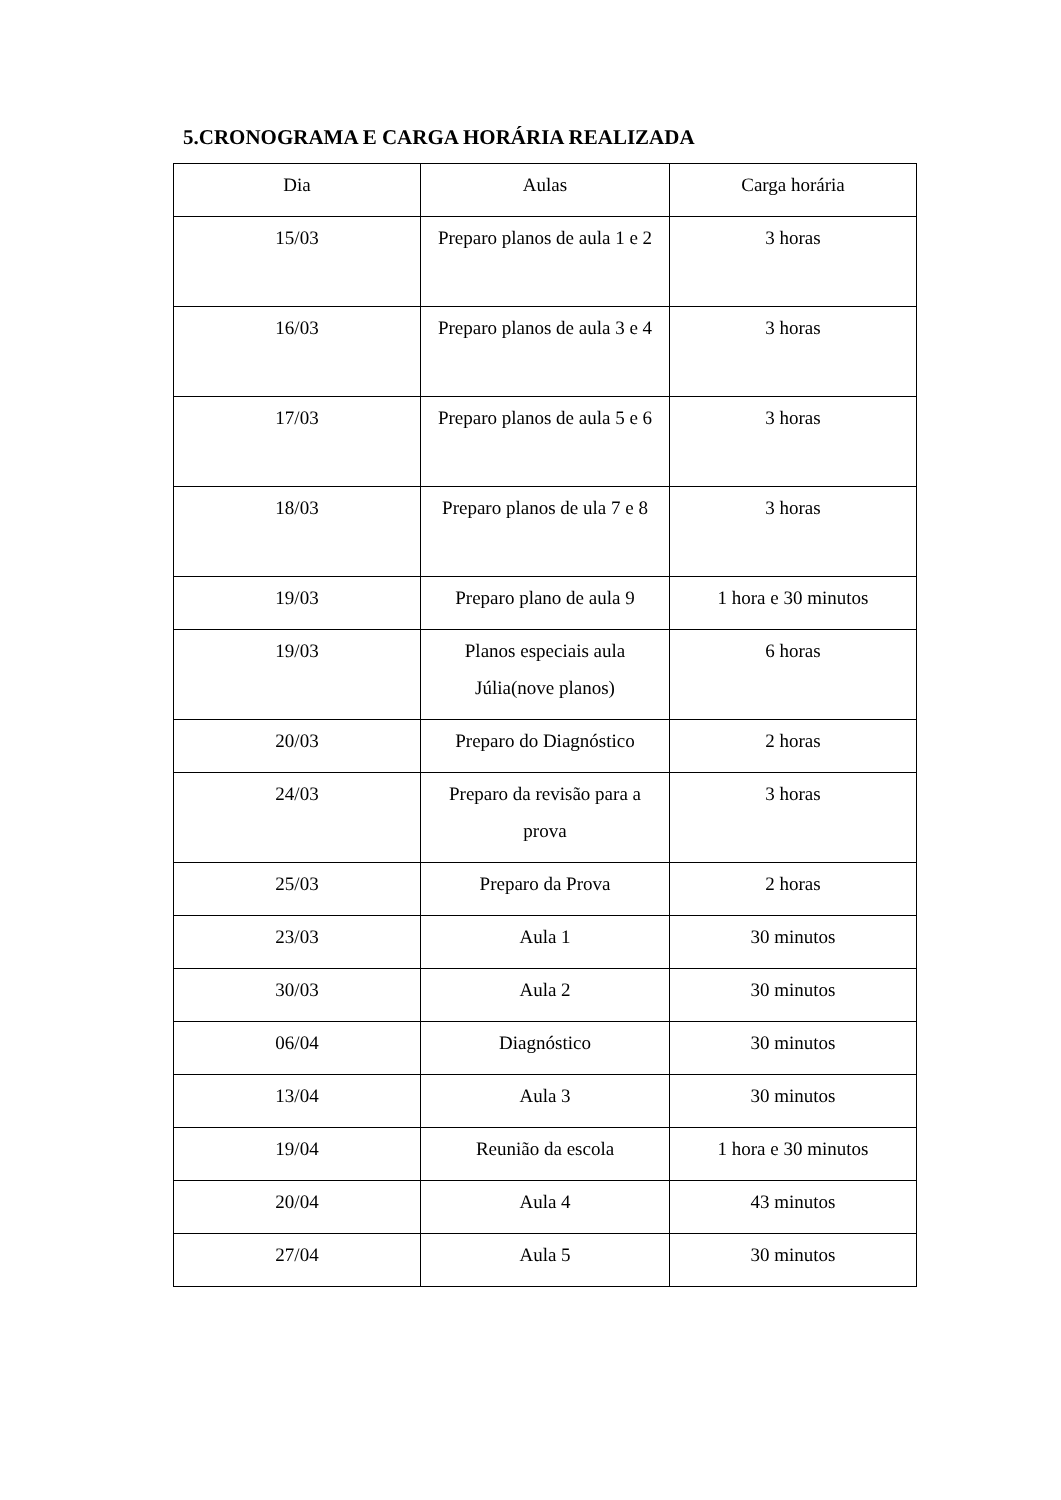5.CRONOGRAMA E CARGA HORÁRIA REALIZADA
| Dia | Aulas | Carga horária |
| 15/03 | Preparo planos de aula 1 e 2 | 3 horas |
| 16/03 | Preparo planos de aula 3 e 4 | 3 horas |
| 17/03 | Preparo planos de aula 5 e 6 | 3 horas |
| 18/03 | Preparo planos de ula 7 e 8 | 3 horas |
| 19/03 | Preparo plano de aula 9 | 1 hora e 30 minutos |
| 19/03 | Planos especiais aula Júlia(nove planos) | 6 horas |
| 20/03 | Preparo do Diagnóstico | 2 horas |
| 24/03 | Preparo da revisão para a prova | 3 horas |
| 25/03 | Preparo da Prova | 2 horas |
| 23/03 | Aula 1 | 30 minutos |
| 30/03 | Aula 2 | 30 minutos |
| 06/04 | Diagnóstico | 30 minutos |
| 13/04 | Aula 3 | 30 minutos |
| 19/04 | Reunião da escola | 1 hora e 30 minutos |
| 20/04 | Aula 4 | 43 minutos |
| 27/04 | Aula 5 | 30 minutos |